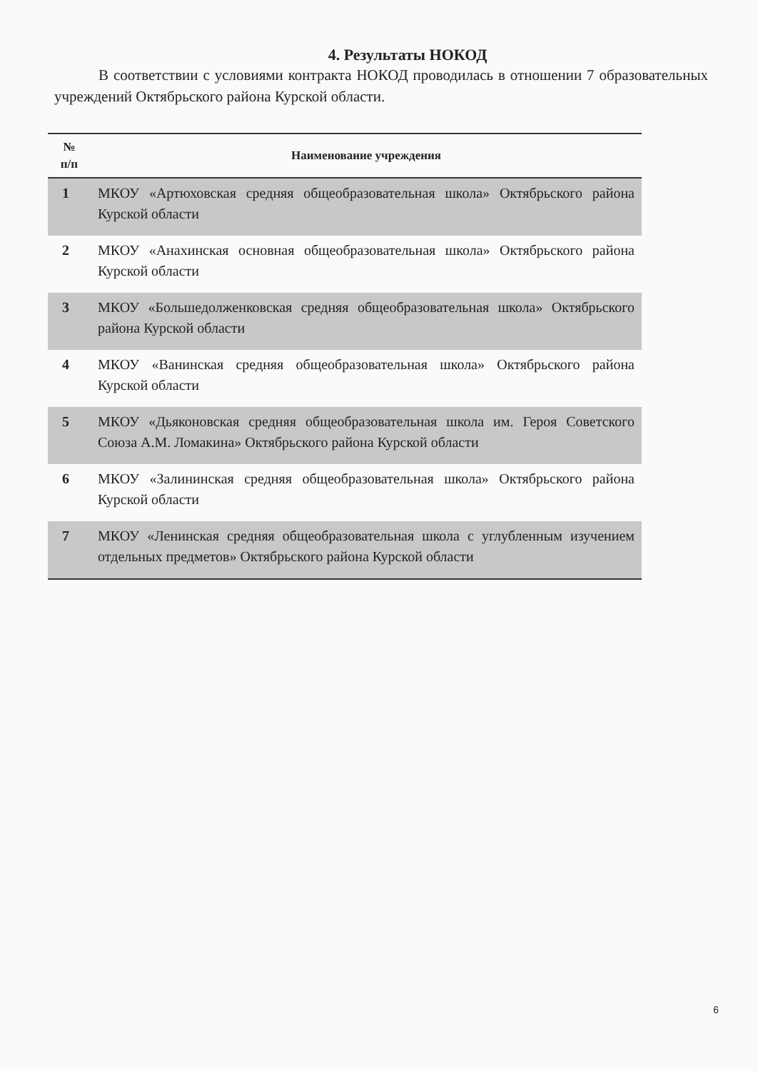4. Результаты НОКОД
В соответствии с условиями контракта НОКОД проводилась в отношении 7 образовательных учреждений Октябрьского района Курской области.
| № п/п | Наименование учреждения |
| --- | --- |
| 1 | МКОУ «Артюховская средняя общеобразовательная школа» Октябрьского района Курской области |
| 2 | МКОУ «Анахинская основная общеобразовательная школа» Октябрьского района Курской области |
| 3 | МКОУ «Большедолженковская средняя общеобразовательная школа» Октябрьского района Курской области |
| 4 | МКОУ «Ванинская средняя общеобразовательная школа» Октябрьского района Курской области |
| 5 | МКОУ «Дьяконовская средняя общеобразовательная школа им. Героя Советского Союза А.М. Ломакина» Октябрьского района Курской области |
| 6 | МКОУ «Залининская средняя общеобразовательная школа» Октябрьского района Курской области |
| 7 | МКОУ «Ленинская средняя общеобразовательная школа с углубленным изучением отдельных предметов» Октябрьского района Курской области |
6